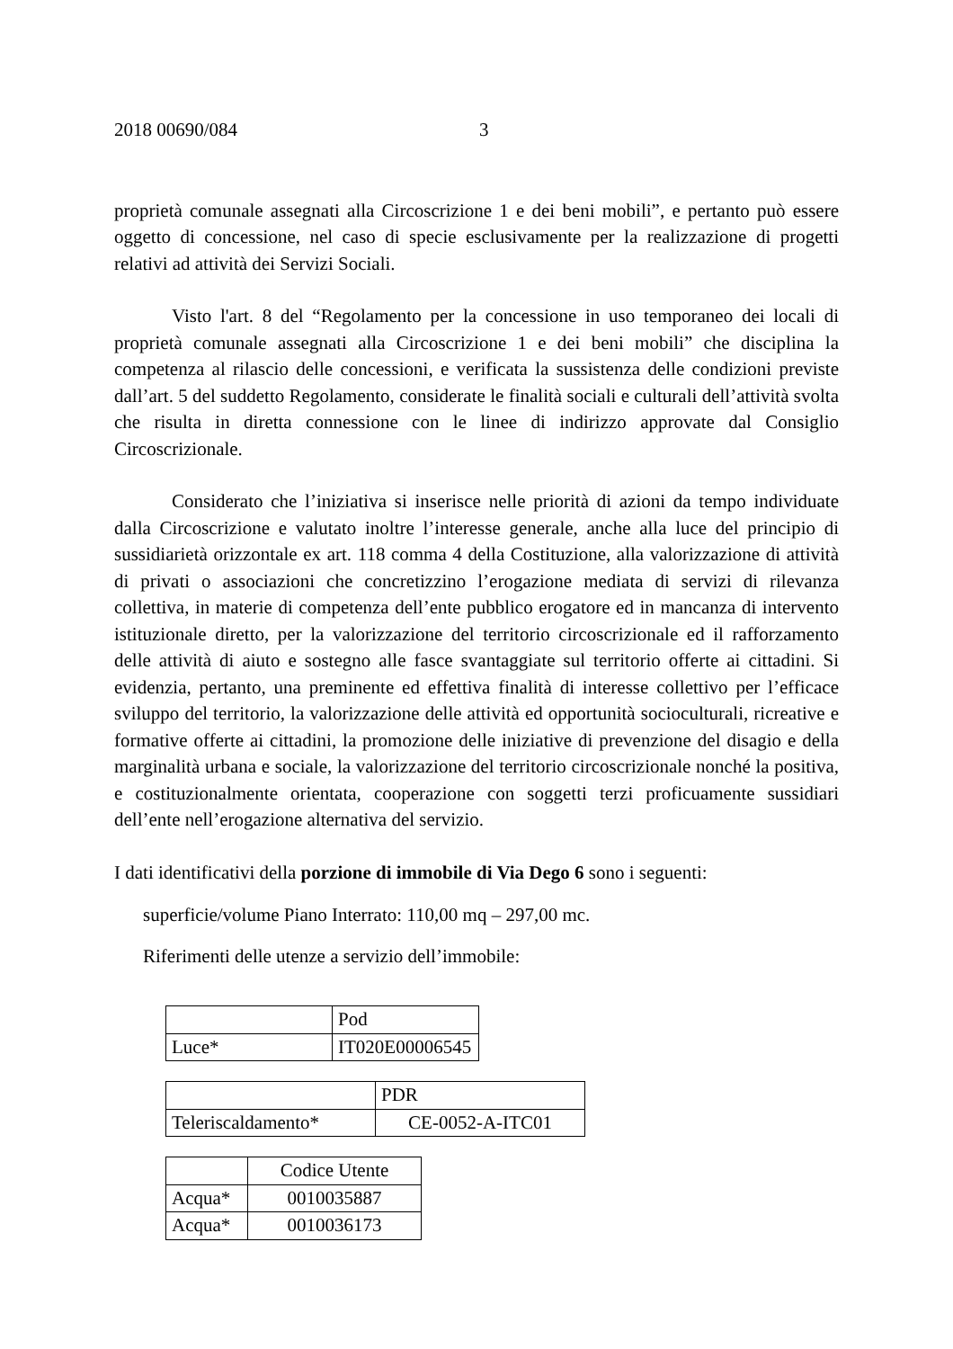2018 00690/084 3
proprietà comunale assegnati alla Circoscrizione 1 e dei beni mobili”, e pertanto può essere oggetto di concessione, nel caso di specie esclusivamente per la realizzazione di progetti relativi ad attività dei Servizi Sociali.
Visto l'art. 8 del “Regolamento per la concessione in uso temporaneo dei locali di proprietà comunale assegnati alla Circoscrizione 1 e dei beni mobili” che disciplina la competenza al rilascio delle concessioni, e verificata la sussistenza delle condizioni previste dall’art. 5 del suddetto Regolamento, considerate le finalità sociali e culturali dell’attività svolta che risulta in diretta connessione con le linee di indirizzo approvate dal Consiglio Circoscrizionale.
Considerato che l’iniziativa si inserisce nelle priorità di azioni da tempo individuate dalla Circoscrizione e valutato inoltre l’interesse generale, anche alla luce del principio di sussidiarietà orizzontale ex art. 118 comma 4 della Costituzione, alla valorizzazione di attività di privati o associazioni che concretizzino l’erogazione mediata di servizi di rilevanza collettiva, in materie di competenza dell’ente pubblico erogatore ed in mancanza di intervento istituzionale diretto, per la valorizzazione del territorio circoscrizionale ed il rafforzamento delle attività di aiuto e sostegno alle fasce svantaggiate sul territorio offerte ai cittadini. Si evidenzia, pertanto, una preminente ed effettiva finalità di interesse collettivo per l’efficace sviluppo del territorio, la valorizzazione delle attività ed opportunità socioculturali, ricreative e formative offerte ai cittadini, la promozione delle iniziative di prevenzione del disagio e della marginalità urbana e sociale, la valorizzazione del territorio circoscrizionale nonché la positiva, e costituzionalmente orientata, cooperazione con soggetti terzi proficuamente sussidiari dell’ente nell’erogazione alternativa del servizio.
I dati identificativi della porzione di immobile di Via Dego 6 sono i seguenti:
superficie/volume Piano Interrato: 110,00 mq – 297,00 mc.
Riferimenti delle utenze a servizio dell’immobile:
| | Pod |
| Luce* | IT020E00006545 |
| | PDR |
| Teleriscaldamento* | CE-0052-A-ITC01 |
| | Codice Utente |
| Acqua* | 0010035887 |
| Acqua* | 0010036173 |